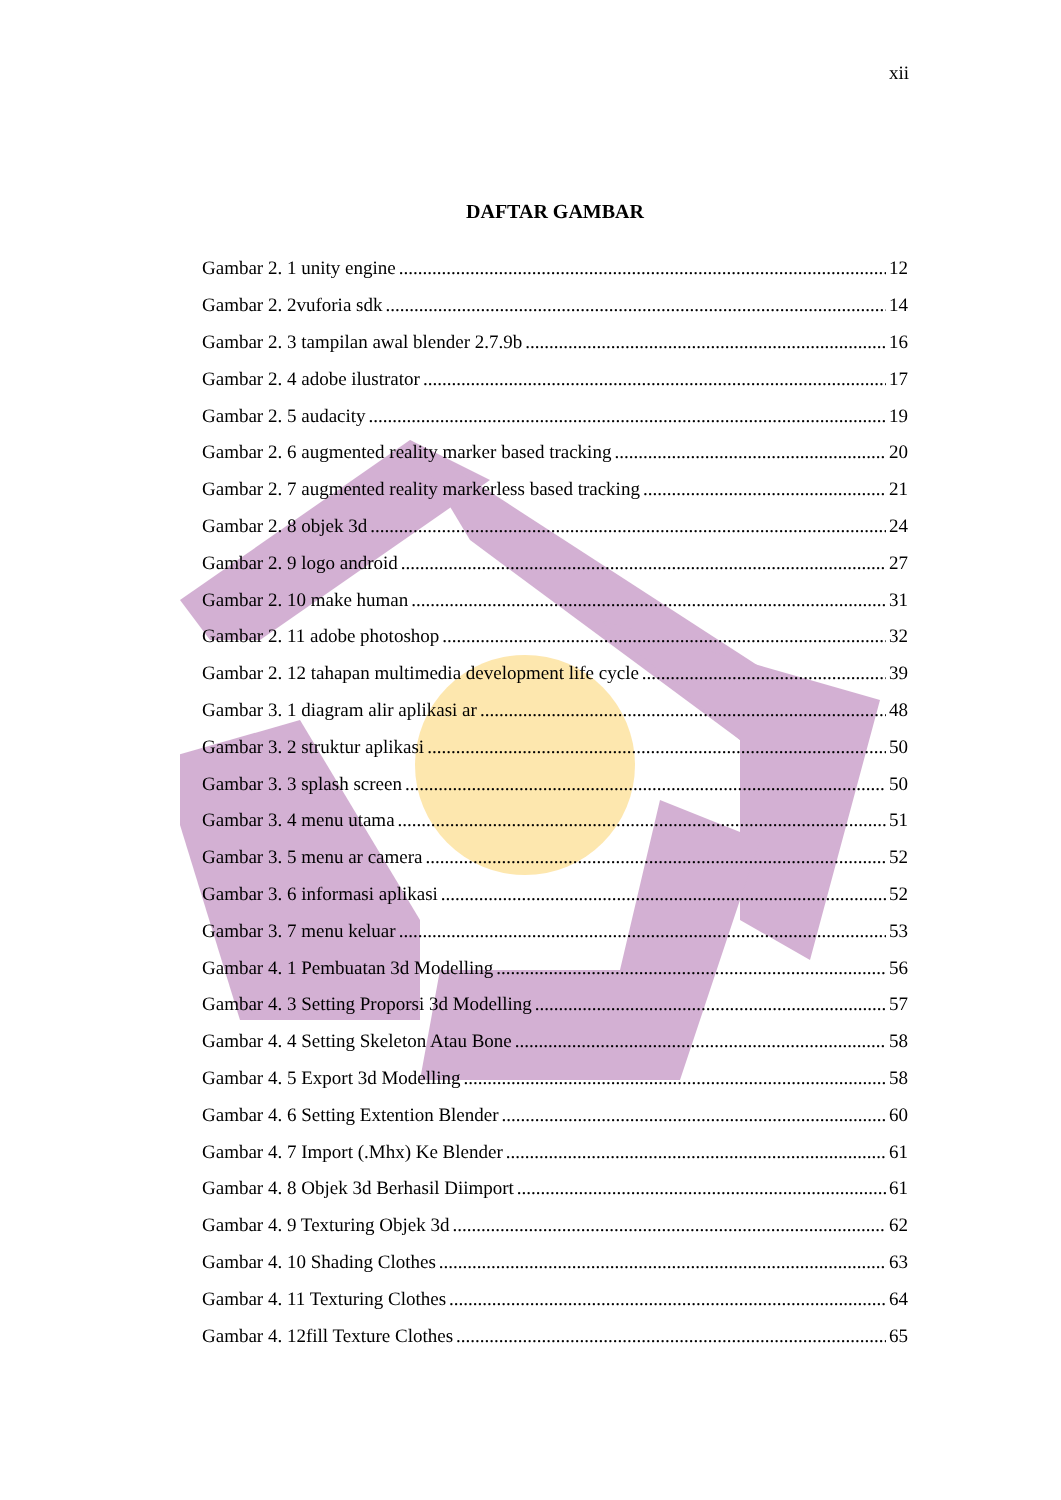xii
DAFTAR GAMBAR
Gambar 2. 1 unity engine 12
Gambar 2. 2vuforia sdk 14
Gambar 2. 3 tampilan awal blender 2.7.9b 16
Gambar 2. 4 adobe ilustrator 17
Gambar 2. 5 audacity 19
Gambar 2. 6 augmented reality marker based tracking 20
Gambar 2. 7 augmented reality markerless based tracking 21
Gambar 2. 8 objek 3d 24
Gambar 2. 9 logo android 27
Gambar 2. 10 make human 31
Gambar 2. 11 adobe photoshop 32
Gambar 2. 12 tahapan multimedia development life cycle 39
Gambar 3. 1 diagram alir aplikasi ar 48
Gambar 3. 2 struktur aplikasi 50
Gambar 3. 3 splash screen 50
Gambar 3. 4 menu utama 51
Gambar 3. 5 menu ar camera 52
Gambar 3. 6 informasi aplikasi 52
Gambar 3. 7 menu keluar 53
Gambar 4. 1 Pembuatan 3d Modelling 56
Gambar 4. 3 Setting Proporsi 3d Modelling 57
Gambar 4. 4 Setting Skeleton Atau Bone 58
Gambar 4. 5 Export 3d Modelling 58
Gambar 4. 6 Setting Extention Blender 60
Gambar 4. 7 Import (.Mhx) Ke Blender 61
Gambar 4. 8 Objek 3d Berhasil Diimport 61
Gambar 4. 9 Texturing Objek 3d 62
Gambar 4. 10 Shading Clothes 63
Gambar 4. 11 Texturing Clothes 64
Gambar 4. 12fill Texture Clothes 65